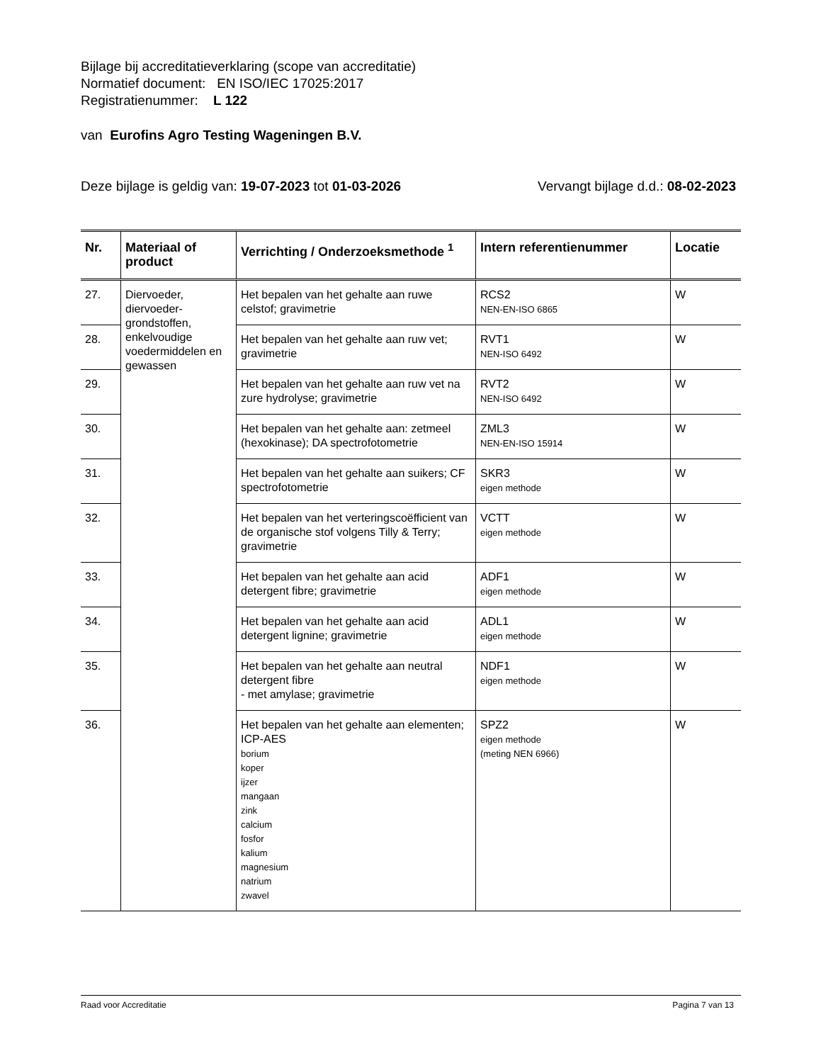Bijlage bij accreditatieverklaring (scope van accreditatie)
Normatief document: EN ISO/IEC 17025:2017
Registratienummer: L 122
van Eurofins Agro Testing Wageningen B.V.
Deze bijlage is geldig van: 19-07-2023 tot 01-03-2026 Vervangt bijlage d.d.: 08-02-2023
| Nr. | Materiaal of product | Verrichting / Onderzoeksmethode <sup>1</sup> | Intern referentienummer | Locatie |
| --- | --- | --- | --- | --- |
| 27. | Diervoeder, diervoeder-grondstoffen, enkelvoudige voedermiddelen en gewassen | Het bepalen van het gehalte aan ruwe celstof; gravimetrie | RCS2 NEN-EN-ISO 6865 | W |
| 28. | | Het bepalen van het gehalte aan ruw vet; gravimetrie | RVT1 NEN-ISO 6492 | W |
| 29. | | Het bepalen van het gehalte aan ruw vet na zure hydrolyse; gravimetrie | RVT2 NEN-ISO 6492 | W |
| 30. | | Het bepalen van het gehalte aan: zetmeel (hexokinase); DA spectrofotometrie | ZML3 NEN-EN-ISO 15914 | W |
| 31. | | Het bepalen van het gehalte aan suikers; CF spectrofotometrie | SKR3 eigen methode | W |
| 32. | | Het bepalen van het verteringscoëfficient van de organische stof volgens Tilly & Terry; gravimetrie | VCTT eigen methode | W |
| 33. | | Het bepalen van het gehalte aan acid detergent fibre; gravimetrie | ADF1 eigen methode | W |
| 34. | | Het bepalen van het gehalte aan acid detergent lignine; gravimetrie | ADL1 eigen methode | W |
| 35. | | Het bepalen van het gehalte aan neutral detergent fibre - met amylase; gravimetrie | NDF1 eigen methode | W |
| 36. | | Het bepalen van het gehalte aan elementen; ICP-AES borium koper ijzer mangaan zink calcium fosfor kalium magnesium natrium zwavel | SPZ2 eigen methode (meting NEN 6966) | W |
Raad voor Accreditatie Pagina 7 van 13